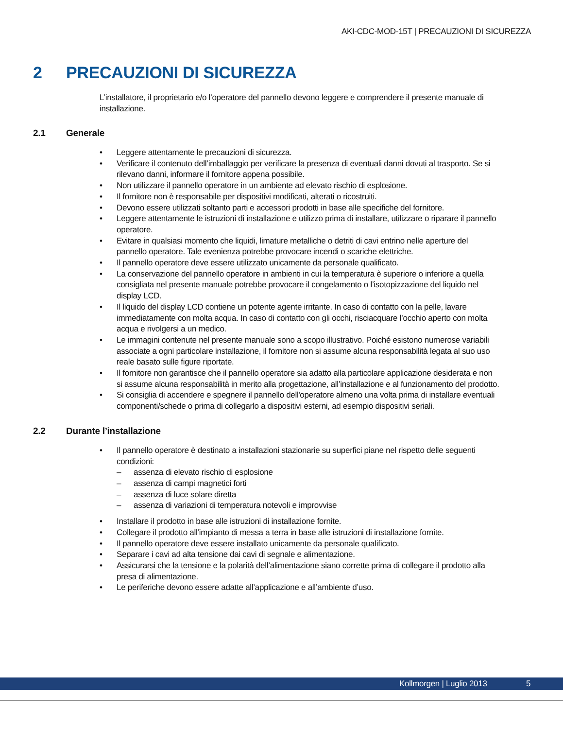AKI-CDC-MOD-15T | PRECAUZIONI DI SICUREZZA
2 PRECAUZIONI DI SICUREZZA
L’installatore, il proprietario e/o l’operatore del pannello devono leggere e comprendere il presente manuale di installazione.
2.1 Generale
• Leggere attentamente le precauzioni di sicurezza.
• Verificare il contenuto dell’imballaggio per verificare la presenza di eventuali danni dovuti al trasporto. Se si rilevano danni, informare il fornitore appena possibile.
• Non utilizzare il pannello operatore in un ambiente ad elevato rischio di esplosione.
• Il fornitore non è responsabile per dispositivi modificati, alterati o ricostruiti.
• Devono essere utilizzati soltanto parti e accessori prodotti in base alle specifiche del fornitore.
• Leggere attentamente le istruzioni di installazione e utilizzo prima di installare, utilizzare o riparare il pannello operatore.
• Evitare in qualsiasi momento che liquidi, limature metalliche o detriti di cavi entrino nelle aperture del pannello operatore. Tale evenienza potrebbe provocare incendi o scariche elettriche.
• Il pannello operatore deve essere utilizzato unicamente da personale qualificato.
• La conservazione del pannello operatore in ambienti in cui la temperatura è superiore o inferiore a quella consigliata nel presente manuale potrebbe provocare il congelamento o l’isotopizzazione del liquido nel display LCD.
• Il liquido del display LCD contiene un potente agente irritante. In caso di contatto con la pelle, lavare immediatamente con molta acqua. In caso di contatto con gli occhi, risciacquare l’occhio aperto con molta acqua e rivolgersi a un medico.
• Le immagini contenute nel presente manuale sono a scopo illustrativo. Poiché esistono numerose variabili associate a ogni particolare installazione, il fornitore non si assume alcuna responsabilità legata al suo uso reale basato sulle figure riportate.
• Il fornitore non garantisce che il pannello operatore sia adatto alla particolare applicazione desiderata e non si assume alcuna responsabilità in merito alla progettazione, all’installazione e al funzionamento del prodotto.
• Si consiglia di accendere e spegnere il pannello dell'operatore almeno una volta prima di installare eventuali componenti/schede o prima di collegarlo a dispositivi esterni, ad esempio dispositivi seriali.
2.2 Durante l’installazione
• Il pannello operatore è destinato a installazioni stazionarie su superfici piane nel rispetto delle seguenti condizioni:
– assenza di elevato rischio di esplosione
– assenza di campi magnetici forti
– assenza di luce solare diretta
– assenza di variazioni di temperatura notevoli e improvvise
• Installare il prodotto in base alle istruzioni di installazione fornite.
• Collegare il prodotto all’impianto di messa a terra in base alle istruzioni di installazione fornite.
• Il pannello operatore deve essere installato unicamente da personale qualificato.
• Separare i cavi ad alta tensione dai cavi di segnale e alimentazione.
• Assicurarsi che la tensione e la polarità dell’alimentazione siano corrette prima di collegare il prodotto alla presa di alimentazione.
• Le periferiche devono essere adatte all’applicazione e all’ambiente d’uso.
Kollmorgen | Luglio 2013 5